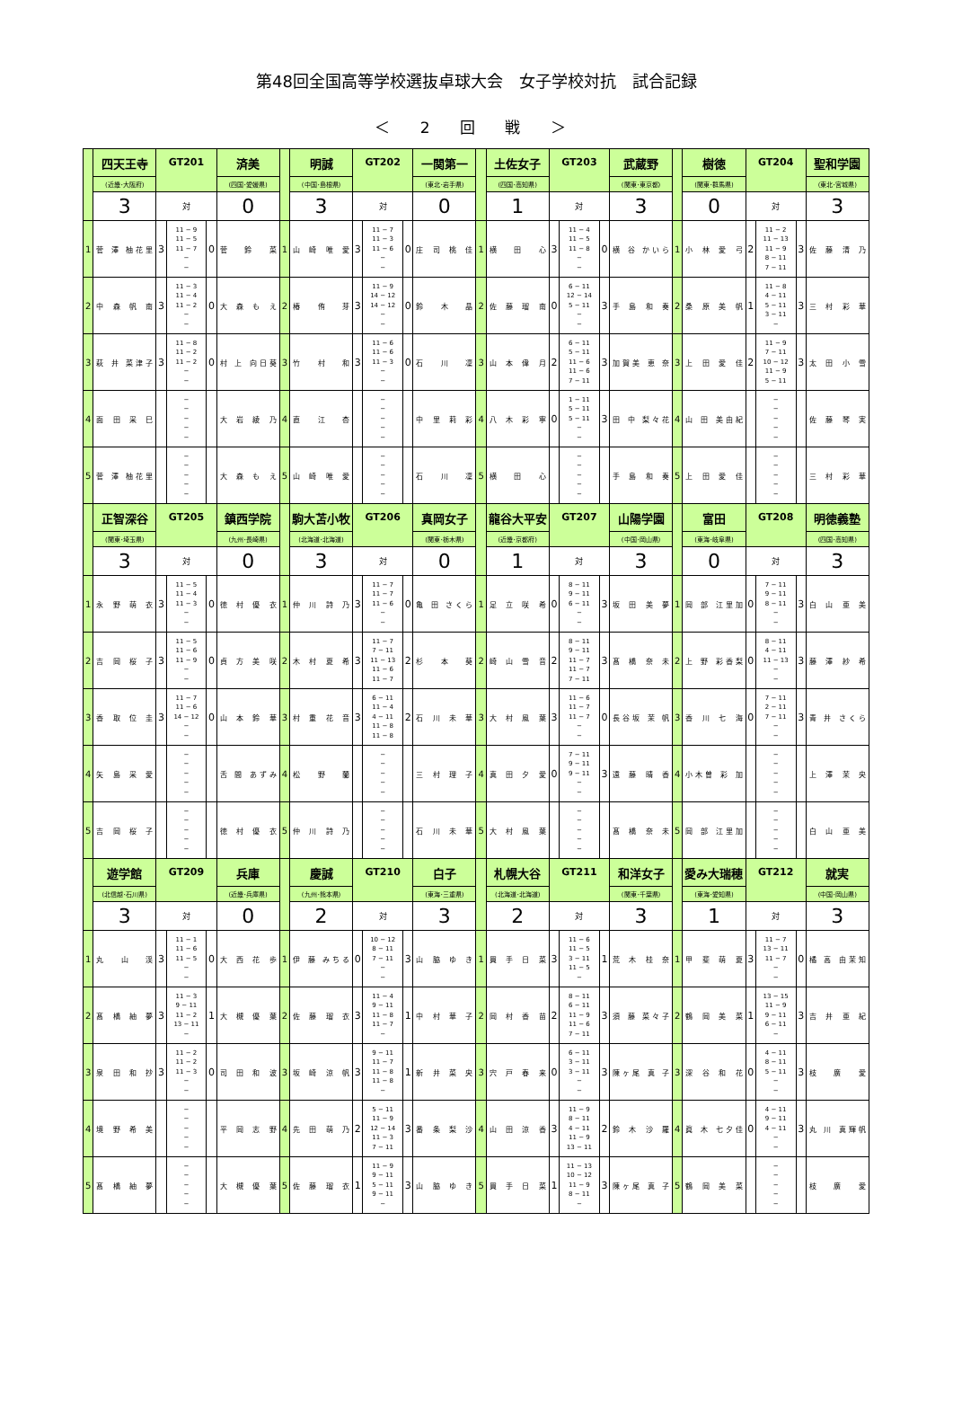第48回全国高等学校選抜卓球大会　女子学校対抗　試合記録
＜ 2 回 戦 ＞
| | 四天王寺 | GT201 | | | 済美 | | 明誠 | GT202 | | | 一関第一 | | 土佐女子 | GT203 | | | 武蔵野 | | 樹徳 | GT204 | | | 聖和学園 |
| | (近畿･大阪府) | | | | (四国･愛媛県) | | (中国･島根県) | | | | (東北･岩手県) | | (四国･高知県) | | | | (関東･東京都) | | (関東･群馬県) | | | | (東北･宮城県) |
| | 3 | 対 | | | 0 | | 3 | 対 | | | 0 | | 1 | 対 | | | 3 | | 0 | 対 | | | 3 |
| 1 | 菅 澤 柚花里 | 3 | 11 − 9 11 − 5 11 − 7 − − | 0 | 菅 鈴 菜 | 1 | 山 崎 唯 愛 | 3 | 11 − 7 11 − 3 11 − 6 − − | 0 | 庄 司 桃 佳 | 1 | 横 田 心 | 3 | 11 − 4 11 − 5 11 − 8 − − | 0 | 横 谷 かいら | 1 | 小 林 愛 弓 | 2 | 11 − 2 11 − 13 11 − 9 8 − 11 7 − 11 | 3 | 佐 藤 清 乃 |
| 2 | 中 森 帆 南 | 3 | 11 − 3 11 − 4 11 − 2 − − | 0 | 大 森 も え | 2 | 椿 侑 芽 | 3 | 11 − 9 14 − 12 14 − 12 − − | 0 | 鈴 木 晶 | 2 | 佐 藤 瑠 南 | 0 | 6 − 11 12 − 14 5 − 11 − − | 3 | 手 島 和 奏 | 2 | 桑 原 美 帆 | 1 | 11 − 8 4 − 11 5 − 11 3 − 11 − | 3 | 三 村 彩 華 |
| 3 | 萩 井 菜津子 | 3 | 11 − 8 11 − 2 11 − 2 − − | 0 | 村 上 向日葵 | 3 | 竹 村 和 | 3 | 11 − 6 11 − 6 11 − 3 − − | 0 | 石 川 凜 | 3 | 山 本 偉 月 | 2 | 6 − 11 5 − 11 11 − 6 11 − 6 7 − 11 | 3 | 加賀美 恵 奈 | 3 | 上 田 愛 佳 | 2 | 11 − 9 7 − 11 10 − 12 11 − 9 5 − 11 | 3 | 太 田 小 雪 |
| 4 | 面 田 采 巳 | | − − − − − | | 大 岩 綾 乃 | 4 | 直 江 杏 | | − − − − − | | 中 里 莉 彩 | 4 | 八 木 彩 寧 | 0 | 1 − 11 5 − 11 5 − 11 − − | 3 | 田 中 梨々花 | 4 | 山 田 美由紀 | | − − − − − | | 佐 藤 琴 実 |
| 5 | 菅 澤 柚花里 | | − − − − − | | 大 森 も え | 5 | 山 崎 唯 愛 | | − − − − − | | 石 川 凜 | 5 | 横 田 心 | | − − − − − | | 手 島 和 奏 | 5 | 上 田 愛 佳 | | − − − − − | | 三 村 彩 華 |
| | 正智深谷 | GT205 | | | 鎮西学院 | | 駒大苫小牧 | GT206 | | | 真岡女子 | | 龍谷大平安 | GT207 | | | 山陽学園 | | 富田 | GT208 | | | 明徳義塾 |
| | (関東･埼玉県) | | | | (九州･長崎県) | | (北海道･北海道) | | | | (関東･栃木県) | | (近畿･京都府) | | | | (中国･岡山県) | | (東海･岐阜県) | | | | (四国･高知県) |
| | 3 | 対 | | | 0 | | 3 | 対 | | | 0 | | 1 | 対 | | | 3 | | 0 | 対 | | | 3 |
| 1 | 永 野 萌 衣 | 3 | 11 − 5 11 − 4 11 − 3 − − | 0 | 徳 村 優 衣 | 1 | 仲 川 詩 乃 | 3 | 11 − 7 11 − 7 11 − 6 − − | 0 | 亀 田 さくら | 1 | 足 立 咲 希 | 0 | 8 − 11 9 − 11 6 − 11 − − | 3 | 坂 田 美 夢 | 1 | 岡 部 江里加 | 0 | 7 − 11 9 − 11 8 − 11 − − | 3 | 白 山 亜 美 |
| 2 | 吉 岡 桜 子 | 3 | 11 − 5 11 − 6 11 − 9 − − | 0 | 貞 方 美 咲 | 2 | 木 村 夏 希 | 3 | 11 − 7 7 − 11 11 − 13 11 − 6 11 − 7 | 2 | 杉 本 葵 | 2 | 崎 山 雪 音 | 2 | 8 − 11 9 − 11 11 − 7 11 − 7 7 − 11 | 3 | 髙 橋 奈 未 | 2 | 上 野 彩香梨 | 0 | 8 − 11 4 − 11 11 − 13 − − | 3 | 藤 澤 紗 希 |
| 3 | 香 取 位 圭 | 3 | 11 − 7 11 − 6 14 − 12 − − | 0 | 山 本 鈴 華 | 3 | 村 重 花 音 | 3 | 6 − 11 11 − 4 4 − 11 11 − 8 11 − 8 | 2 | 石 川 未 華 | 3 | 大 村 風 葉 | 3 | 11 − 6 11 − 7 11 − 7 − − | 0 | 長谷坂 茉 帆 | 3 | 香 川 七 海 | 0 | 7 − 11 2 − 11 7 − 11 − − | 3 | 青 井 さくら |
| 4 | 矢 島 采 愛 | | − − − − − | | 舌 間 あずみ | 4 | 松 野 蘭 | | − − − − − | | 三 村 理 子 | 4 | 真 田 夕 愛 | 0 | 7 − 11 9 − 11 9 − 11 − − | 3 | 遠 藤 晴 香 | 4 | 小木曽 彩 加 | | − − − − − | | 上 澤 茉 央 |
| 5 | 吉 岡 桜 子 | | − − − − − | | 徳 村 優 衣 | 5 | 仲 川 詩 乃 | | − − − − − | | 石 川 未 華 | 5 | 大 村 風 葉 | | − − − − − | | 髙 橋 奈 未 | 5 | 岡 部 江里加 | | − − − − − | | 白 山 亜 美 |
| | 遊学館 | GT209 | | | 兵庫 | | 慶誠 | GT210 | | | 白子 | | 札幌大谷 | GT211 | | | 和洋女子 | | 愛み大瑞穂 | GT212 | | | 就実 |
| | (北信越･石川県) | | | | (近畿･兵庫県) | | (九州･熊本県) | | | | (東海･三重県) | | (北海道･北海道) | | | | (関東･千葉県) | | (東海･愛知県) | | | | (中国･岡山県) |
| | 3 | 対 | | | 0 | | 2 | 対 | | | 3 | | 2 | 対 | | | 3 | | 1 | 対 | | | 3 |
| 1 | 丸 山 渓 | 3 | 11 − 1 11 − 6 11 − 5 − − | 0 | 大 西 花 歩 | 1 | 伊 藤 みちる | 0 | 10 − 12 8 − 11 7 − 11 − − | 3 | 山 脇 ゆ き | 1 | 買 手 日 菜 | 3 | 11 − 6 11 − 5 3 − 11 11 − 5 − | 1 | 荒 木 桂 奈 | 1 | 甲 斐 萌 夏 | 3 | 11 − 7 13 − 11 11 − 7 − − | 0 | 橘 高 由茉知 |
| 2 | 髙 橋 紬 夢 | 3 | 11 − 3 9 − 11 11 − 2 13 − 11 − | 1 | 大 槻 優 葉 | 2 | 佐 藤 瑠 衣 | 3 | 11 − 4 9 − 11 11 − 8 11 − 7 − | 1 | 中 村 華 子 | 2 | 岡 村 香 苗 | 2 | 8 − 11 6 − 11 11 − 9 11 − 6 7 − 11 | 3 | 須 藤 菜々子 | 2 | 鶴 岡 美 菜 | 1 | 13 − 15 11 − 9 9 − 11 6 − 11 − | 3 | 吉 井 亜 紀 |
| 3 | 泉 田 和 抄 | 3 | 11 − 2 11 − 2 11 − 3 − − | 0 | 司 田 和 波 | 3 | 坂 崎 涼 帆 | 3 | 9 − 11 11 − 7 11 − 8 11 − 8 − | 1 | 新 井 菜 央 | 3 | 宍 戸 春 来 | 0 | 6 − 11 3 − 11 3 − 11 − − | 3 | 陳ヶ尾 真 子 | 3 | 深 谷 和 花 | 0 | 4 − 11 8 − 11 5 − 11 − − | 3 | 枝 廣 愛 |
| 4 | 境 野 希 美 | | − − − − − | | 平 岡 志 野 | 4 | 先 田 萌 乃 | 2 | 5 − 11 11 − 9 12 − 14 11 − 3 7 − 11 | 3 | 番 条 梨 沙 | 4 | 山 田 涼 香 | 3 | 11 − 9 8 − 11 4 − 11 11 − 9 13 − 11 | 2 | 鈴 木 沙 羅 | 4 | 眞 木 七夕佳 | 0 | 4 − 11 9 − 11 4 − 11 − − | 3 | 丸 川 真輝帆 |
| 5 | 髙 橋 紬 夢 | | − − − − − | | 大 槻 優 葉 | 5 | 佐 藤 瑠 衣 | 1 | 11 − 9 9 − 11 5 − 11 9 − 11 − | 3 | 山 脇 ゆ き | 5 | 買 手 日 菜 | 1 | 11 − 13 10 − 12 11 − 9 8 − 11 − | 3 | 陳ヶ尾 真 子 | 5 | 鶴 岡 美 菜 | | − − − − − | | 枝 廣 愛 |